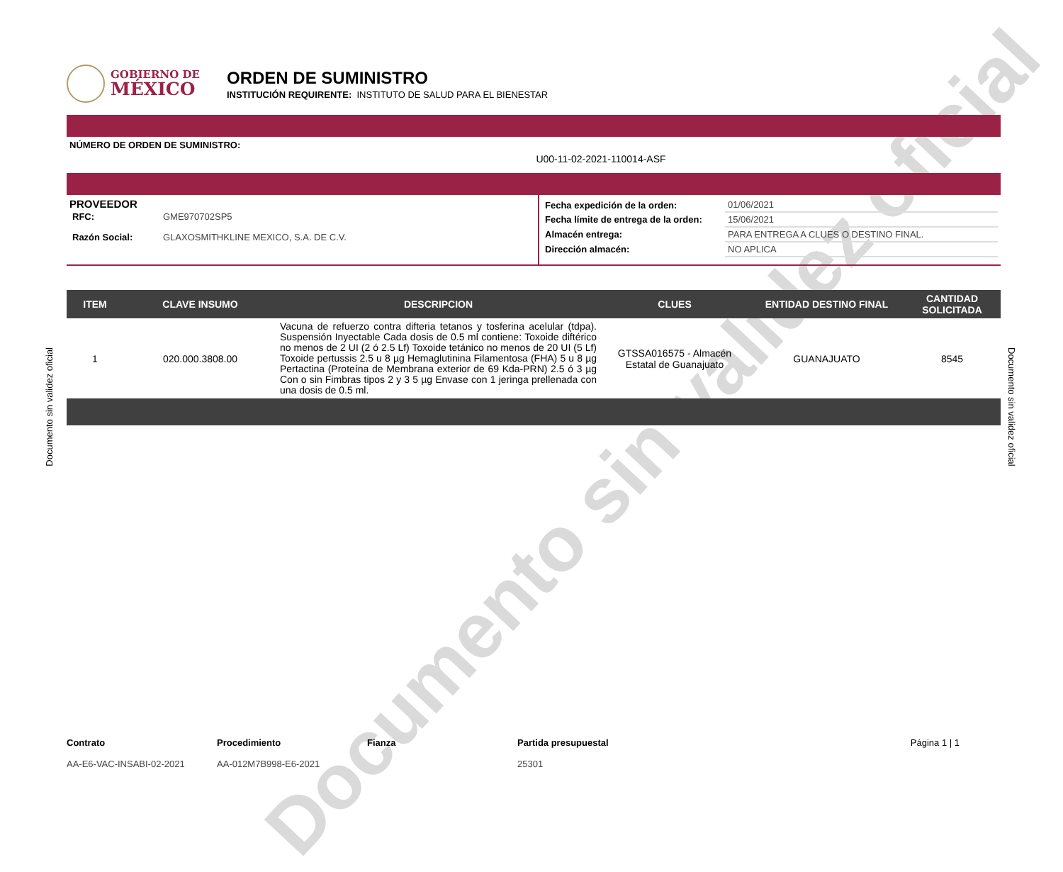Documento sin validez oficial
GOBIERNO DE
MÉXICO
ORDEN DE SUMINISTRO
INSTITUCIÓN REQUIRENTE: INSTITUTO DE SALUD PARA EL BIENESTAR
NÚMERO DE ORDEN DE SUMINISTRO:
U00-11-02-2021-110014-ASF
PROVEEDOR
| RFC: | GME970702SP5 |
| Razón Social: | GLAXOSMITHKLINE MEXICO, S.A. DE C.V. |
| Fecha expedición de la orden: | 01/06/2021 |
| Fecha límite de entrega de la orden: | 15/06/2021 |
| Almacén entrega: | PARA ENTREGA A CLUES O DESTINO FINAL. |
| Dirección almacén: | NO APLICA |
| ITEM | CLAVE INSUMO | DESCRIPCION | CLUES | ENTIDAD DESTINO FINAL | CANTIDAD SOLICITADA |
| --- | --- | --- | --- | --- | --- |
| 1 | 020.000.3808.00 | Vacuna de refuerzo contra difteria tetanos y tosferina acelular (tdpa). Suspensión Inyectable Cada dosis de 0.5 ml contiene: Toxoide diftérico no menos de 2 UI (2 ó 2.5 Lf) Toxoide tetánico no menos de 20 UI (5 Lf) Toxoide pertussis 2.5 u 8 µg Hemaglutinina Filamentosa (FHA) 5 u 8 µg Pertactina (Proteína de Membrana exterior de 69 Kda-PRN) 2.5 ó 3 µg Con o sin Fimbras tipos 2 y 3 5 µg Envase con 1 jeringa prellenada con una dosis de 0.5 ml. | GTSSA016575 - Almacén Estatal de Guanajuato | GUANAJUATO | 8545 |
Documento sin validez oficial
Documento sin validez oficial
Contrato
AA-E6-VAC-INSABI-02-2021
Procedimiento
AA-012M7B998-E6-2021
Fianza Partida presupuestal
25301
Página 1 | 1